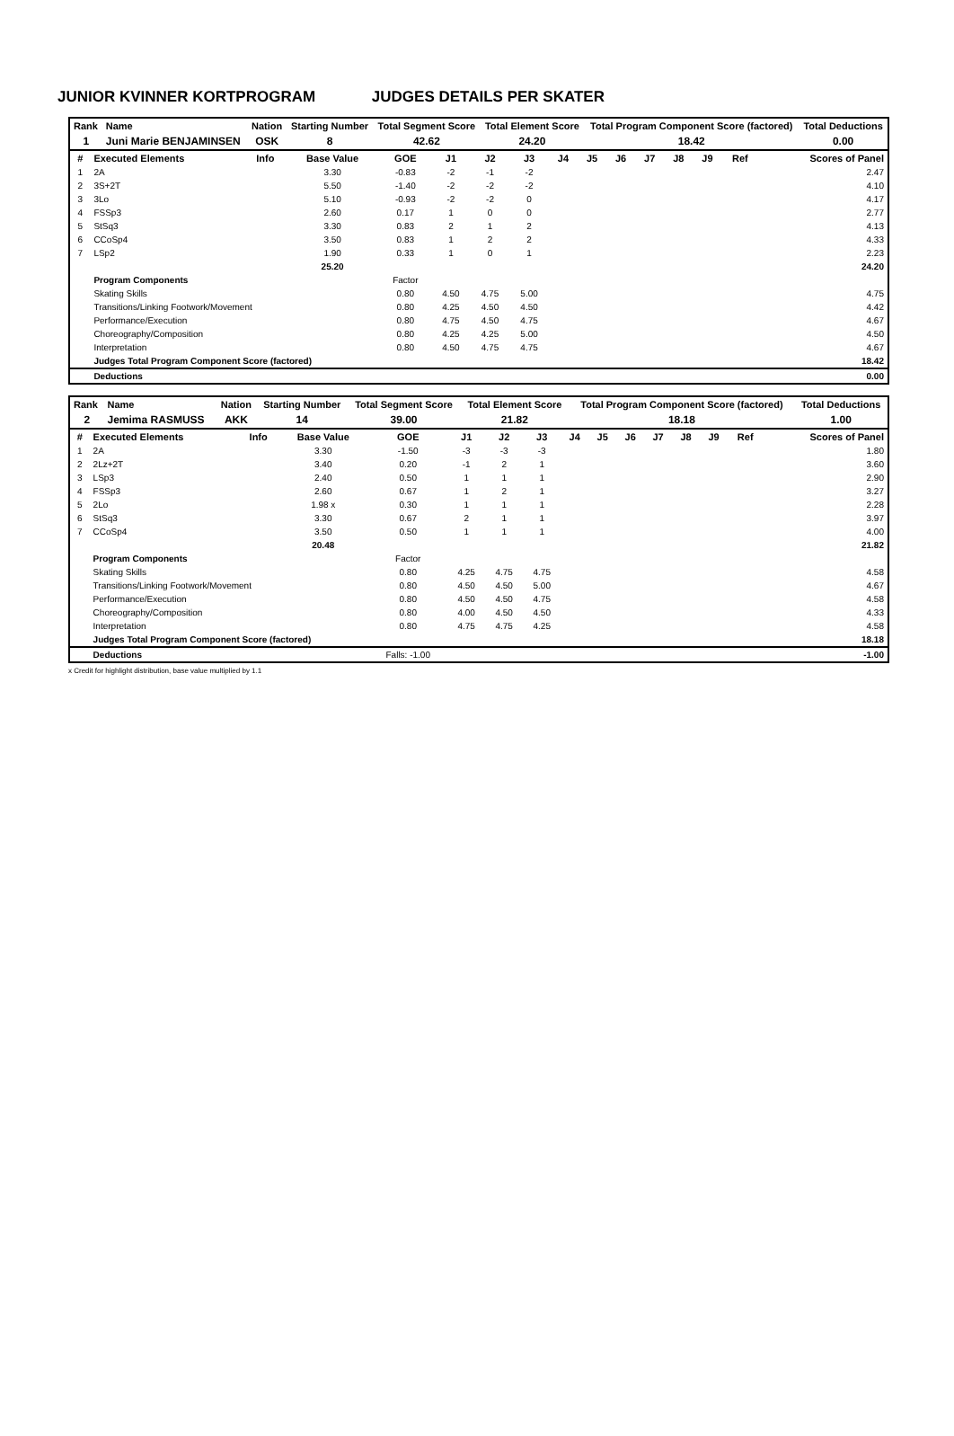JUNIOR KVINNER KORTPROGRAM JUDGES DETAILS PER SKATER
| Rank | Name | Nation | Starting Number | Total Segment Score | Total Element Score | Total Program Component Score (factored) | Total Deductions |
| --- | --- | --- | --- | --- | --- | --- | --- |
| 1 | Juni Marie BENJAMINSEN | OSK | 8 | 42.62 | 24.20 | 18.42 | 0.00 |
| # | Executed Elements | Info | Base Value | GOE | J1 | J2 | J3 | J4 | J5 | J6 | J7 | J8 | J9 | Ref | Scores of Panel |
| --- | --- | --- | --- | --- | --- | --- | --- | --- | --- | --- | --- | --- | --- | --- | --- |
| 1 | 2A | | 3.30 | -0.83 | -2 | -1 | -2 | | | | | | | | 2.47 |
| 2 | 3S+2T | | 5.50 | -1.40 | -2 | -2 | -2 | | | | | | | | 4.10 |
| 3 | 3Lo | | 5.10 | -0.93 | -2 | -2 | 0 | | | | | | | | 4.17 |
| 4 | FSSp3 | | 2.60 | 0.17 | 1 | 0 | 0 | | | | | | | | 2.77 |
| 5 | StSq3 | | 3.30 | 0.83 | 2 | 1 | 2 | | | | | | | | 4.13 |
| 6 | CCoSp4 | | 3.50 | 0.83 | 1 | 2 | 2 | | | | | | | | 4.33 |
| 7 | LSp2 | | 1.90 | 0.33 | 1 | 0 | 1 | | | | | | | | 2.23 |
| | | | 25.20 | | | | | | | | | | | | 24.20 |
| | Program Components | | | Factor | | | | | | | | | | | |
| | Skating Skills | | | 0.80 | 4.50 | 4.75 | 5.00 | | | | | | | | 4.75 |
| | Transitions/Linking Footwork/Movement | | | 0.80 | 4.25 | 4.50 | 4.50 | | | | | | | | 4.42 |
| | Performance/Execution | | | 0.80 | 4.75 | 4.50 | 4.75 | | | | | | | | 4.67 |
| | Choreography/Composition | | | 0.80 | 4.25 | 4.25 | 5.00 | | | | | | | | 4.50 |
| | Interpretation | | | 0.80 | 4.50 | 4.75 | 4.75 | | | | | | | | 4.67 |
| | Judges Total Program Component Score (factored) | | | | | | | | | | | | | | 18.42 |
| | Deductions | | | | | | | | | | | | | | 0.00 |
| Rank | Name | Nation | Starting Number | Total Segment Score | Total Element Score | Total Program Component Score (factored) | Total Deductions |
| --- | --- | --- | --- | --- | --- | --- | --- |
| 2 | Jemima RASMUSS | AKK | 14 | 39.00 | 21.82 | 18.18 | 1.00 |
| # | Executed Elements | Info | Base Value | GOE | J1 | J2 | J3 | J4 | J5 | J6 | J7 | J8 | J9 | Ref | Scores of Panel |
| --- | --- | --- | --- | --- | --- | --- | --- | --- | --- | --- | --- | --- | --- | --- | --- |
| 1 | 2A | | 3.30 | -1.50 | -3 | -3 | -3 | | | | | | | | 1.80 |
| 2 | 2Lz+2T | | 3.40 | 0.20 | -1 | 2 | 1 | | | | | | | | 3.60 |
| 3 | LSp3 | | 2.40 | 0.50 | 1 | 1 | 1 | | | | | | | | 2.90 |
| 4 | FSSp3 | | 2.60 | 0.67 | 1 | 2 | 1 | | | | | | | | 3.27 |
| 5 | 2Lo | | 1.98 x | 0.30 | 1 | 1 | 1 | | | | | | | | 2.28 |
| 6 | StSq3 | | 3.30 | 0.67 | 2 | 1 | 1 | | | | | | | | 3.97 |
| 7 | CCoSp4 | | 3.50 | 0.50 | 1 | 1 | 1 | | | | | | | | 4.00 |
| | | | 20.48 | | | | | | | | | | | | 21.82 |
| | Program Components | | | Factor | | | | | | | | | | | |
| | Skating Skills | | | 0.80 | 4.25 | 4.75 | 4.75 | | | | | | | | 4.58 |
| | Transitions/Linking Footwork/Movement | | | 0.80 | 4.50 | 4.50 | 5.00 | | | | | | | | 4.67 |
| | Performance/Execution | | | 0.80 | 4.50 | 4.50 | 4.75 | | | | | | | | 4.58 |
| | Choreography/Composition | | | 0.80 | 4.00 | 4.50 | 4.50 | | | | | | | | 4.33 |
| | Interpretation | | | 0.80 | 4.75 | 4.75 | 4.25 | | | | | | | | 4.58 |
| | Judges Total Program Component Score (factored) | | | | | | | | | | | | | | 18.18 |
| | Deductions | | | Falls: -1.00 | | | | | | | | | | | -1.00 |
x Credit for highlight distribution, base value multiplied by 1.1